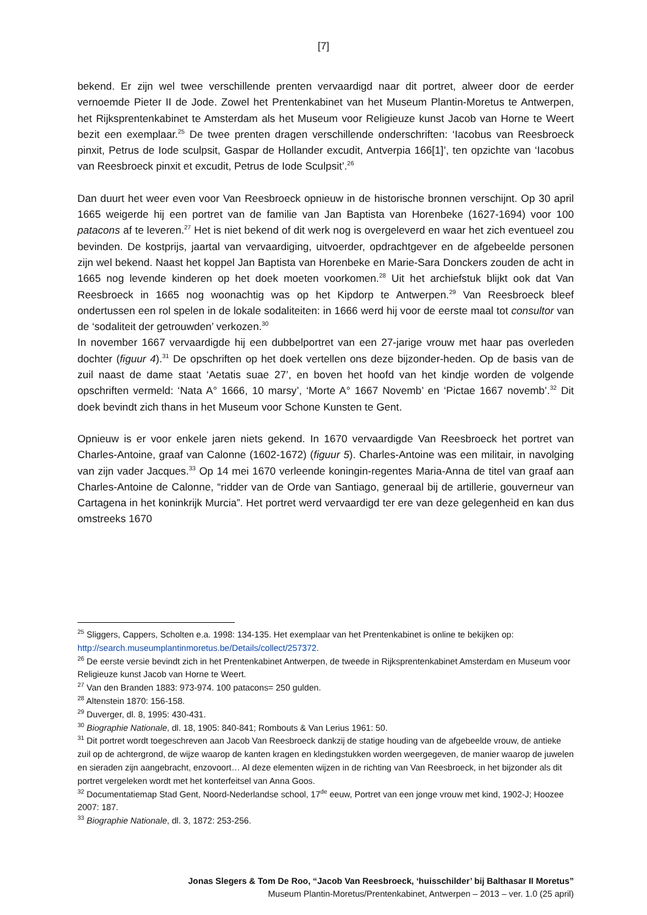[7]
bekend. Er zijn wel twee verschillende prenten vervaardigd naar dit portret, alweer door de eerder vernoemde Pieter II de Jode. Zowel het Prentenkabinet van het Museum Plantin-Moretus te Antwerpen, het Rijksprentenkabinet te Amsterdam als het Museum voor Religieuze kunst Jacob van Horne te Weert bezit een exemplaar.<sup>25</sup> De twee prenten dragen verschillende onderschriften: ‘Iacobus van Reesbroeck pinxit, Petrus de Iode sculpsit, Gaspar de Hollander excudit, Antverpia 166[1]’, ten opzichte van ‘Iacobus van Reesbroeck pinxit et excudit, Petrus de Iode Sculpsit’.<sup>26</sup>
Dan duurt het weer even voor Van Reesbroeck opnieuw in de historische bronnen verschijnt. Op 30 april 1665 weigerde hij een portret van de familie van Jan Baptista van Horenbeke (1627-1694) voor 100 patacons af te leveren.<sup>27</sup> Het is niet bekend of dit werk nog is overgeleverd en waar het zich eventueel zou bevinden. De kostprijs, jaartal van vervaardiging, uitvoerder, opdrachtgever en de afgebeelde personen zijn wel bekend. Naast het koppel Jan Baptista van Horenbeke en Marie-Sara Donckers zouden de acht in 1665 nog levende kinderen op het doek moeten voorkomen.<sup>28</sup> Uit het archiefstuk blijkt ook dat Van Reesbroeck in 1665 nog woonachtig was op het Kipdorp te Antwerpen.<sup>29</sup> Van Reesbroeck bleef ondertussen een rol spelen in de lokale sodaliteiten: in 1666 werd hij voor de eerste maal tot consultor van de ‘sodaliteit der getrouwden’ verkozen.<sup>30</sup>
In november 1667 vervaardigde hij een dubbelportret van een 27-jarige vrouw met haar pas overleden dochter (figuur 4).<sup>31</sup> De opschriften op het doek vertellen ons deze bijzonder-heden. Op de basis van de zuil naast de dame staat ‘Aetatis suae 27’, en boven het hoofd van het kindje worden de volgende opschriften vermeld: ‘Nata A° 1666, 10 marsy’, ‘Morte A° 1667 Novemb’ en ‘Pictae 1667 novemb’.<sup>32</sup> Dit doek bevindt zich thans in het Museum voor Schone Kunsten te Gent.
Opnieuw is er voor enkele jaren niets gekend. In 1670 vervaardigde Van Reesbroeck het portret van Charles-Antoine, graaf van Calonne (1602-1672) (figuur 5). Charles-Antoine was een militair, in navolging van zijn vader Jacques.<sup>33</sup> Op 14 mei 1670 verleende koningin-regentes Maria-Anna de titel van graaf aan Charles-Antoine de Calonne, “ridder van de Orde van Santiago, generaal bij de artillerie, gouverneur van Cartagena in het koninkrijk Murcia”. Het portret werd vervaardigd ter ere van deze gelegenheid en kan dus omstreeks 1670
<sup>25</sup> Sliggers, Cappers, Scholten e.a. 1998: 134-135. Het exemplaar van het Prentenkabinet is online te bekijken op: http://search.museumplantinmoretus.be/Details/collect/257372.
<sup>26</sup> De eerste versie bevindt zich in het Prentenkabinet Antwerpen, de tweede in Rijksprentenkabinet Amsterdam en Museum voor Religieuze kunst Jacob van Horne te Weert.
<sup>27</sup> Van den Branden 1883: 973-974. 100 patacons= 250 gulden.
<sup>28</sup> Altenstein 1870: 156-158.
<sup>29</sup> Duverger, dl. 8, 1995: 430-431.
<sup>30</sup> Biographie Nationale, dl. 18, 1905: 840-841; Rombouts & Van Lerius 1961: 50.
<sup>31</sup> Dit portret wordt toegeschreven aan Jacob Van Reesbroeck dankzij de statige houding van de afgebeelde vrouw, de antieke zuil op de achtergrond, de wijze waarop de kanten kragen en kledingstukken worden weergegeven, de manier waarop de juwelen en sieraden zijn aangebracht, enzovoort… Al deze elementen wijzen in de richting van Van Reesbroeck, in het bijzonder als dit portret vergeleken wordt met het konterfeitsel van Anna Goos.
<sup>32</sup> Documentatiemap Stad Gent, Noord-Nederlandse school, 17<sup>de</sup> eeuw, Portret van een jonge vrouw met kind, 1902-J; Hoozee 2007: 187.
<sup>33</sup> Biographie Nationale, dl. 3, 1872: 253-256.
Jonas Slegers & Tom De Roo, “Jacob Van Reesbroeck, ‘huisschilder’ bij Balthasar II Moretus”
Museum Plantin-Moretus/Prentenkabinet, Antwerpen – 2013 – ver. 1.0 (25 april)